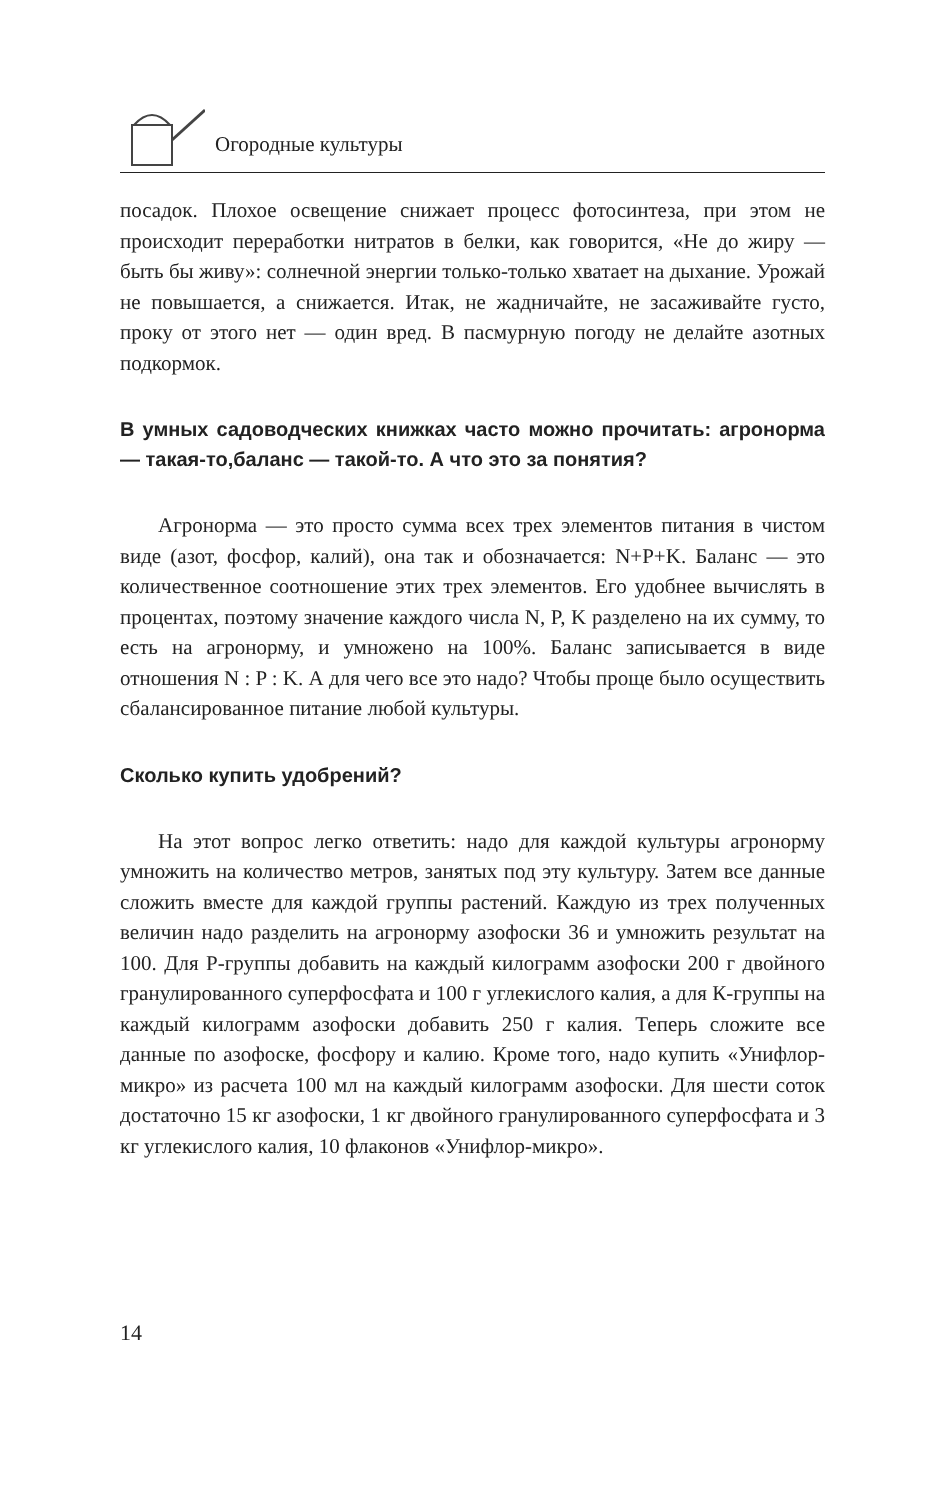Огородные культуры
посадок. Плохое освещение снижает процесс фотосинтеза, при этом не происходит переработки нитратов в белки, как говорится, «Не до жиру — быть бы живу»: солнечной энергии только-только хватает на дыхание. Урожай не повышается, а снижается. Итак, не жадничайте, не засаживайте густо, проку от этого нет — один вред. В пасмурную погоду не делайте азотных подкормок.
В умных садоводческих книжках часто можно прочитать: агронорма — такая-то,баланс — такой-то. А что это за понятия?
Агронорма — это просто сумма всех трех элементов питания в чистом виде (азот, фосфор, калий), она так и обозначается: N+P+K. Баланс — это количественное соотношение этих трех элементов. Его удобнее вычислять в процентах, поэтому значение каждого числа N, P, K разделено на их сумму, то есть на агронорму, и умножено на 100%. Баланс записывается в виде отношения N : P : K. А для чего все это надо? Чтобы проще было осуществить сбалансированное питание любой культуры.
Сколько купить удобрений?
На этот вопрос легко ответить: надо для каждой культуры агронорму умножить на количество метров, занятых под эту культуру. Затем все данные сложить вместе для каждой группы растений. Каждую из трех полученных величин надо разделить на агронорму азофоски 36 и умножить результат на 100. Для Р-группы добавить на каждый килограмм азофоски 200 г двойного гранулированного суперфосфата и 100 г углекислого калия, а для К-группы на каждый килограмм азофоски добавить 250 г калия. Теперь сложите все данные по азофоске, фосфору и калию. Кроме того, надо купить «Унифлор-микро» из расчета 100 мл на каждый килограмм азофоски. Для шести соток достаточно 15 кг азофоски, 1 кг двойного гранулированного суперфосфата и 3 кг углекислого калия, 10 флаконов «Унифлор-микро».
14